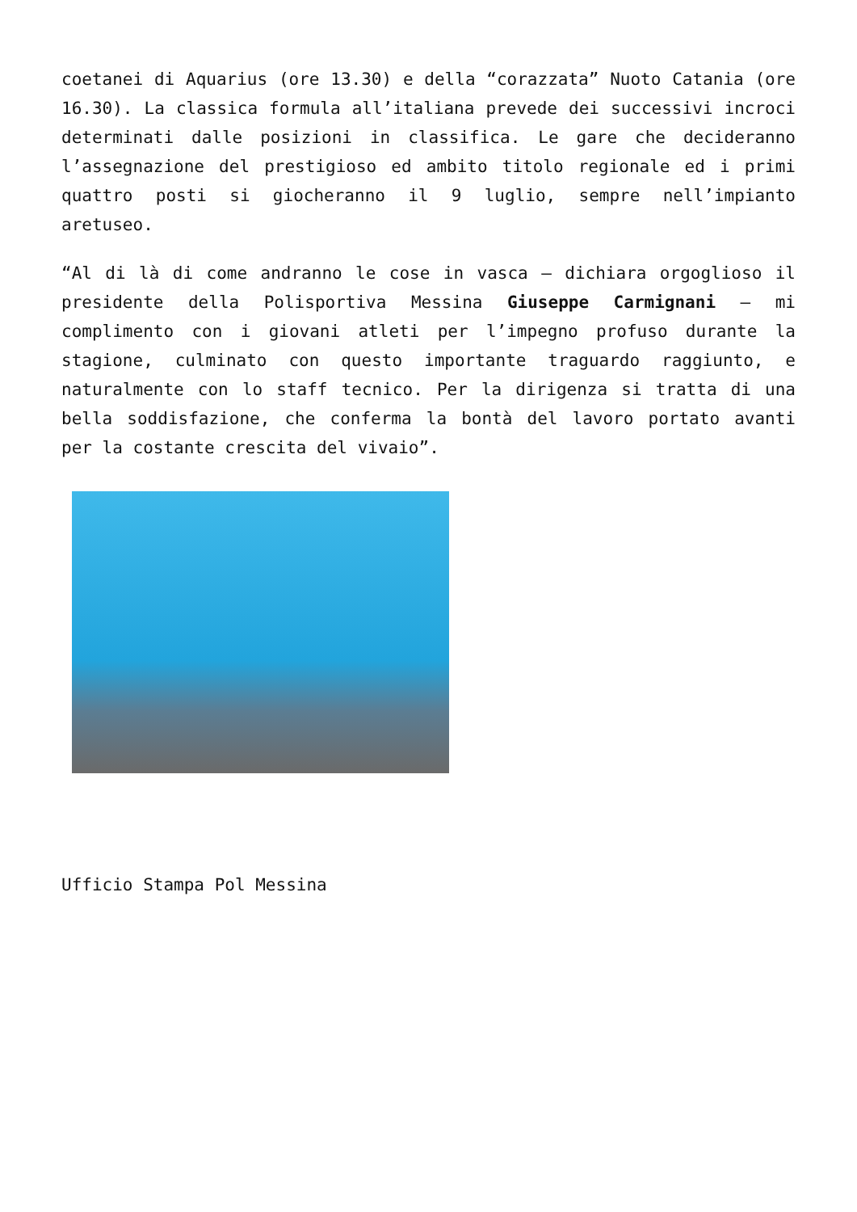coetanei di Aquarius (ore 13.30) e della “corazzata” Nuoto Catania (ore 16.30). La classica formula all’italiana prevede dei successivi incroci determinati dalle posizioni in classifica. Le gare che decideranno l’assegnazione del prestigioso ed ambito titolo regionale ed i primi quattro posti si giocheranno il 9 luglio, sempre nell’impianto aretuseo.
“Al di là di come andranno le cose in vasca – dichiara orgoglioso il presidente della Polisportiva Messina Giuseppe Carmignani – mi complimento con i giovani atleti per l’impegno profuso durante la stagione, culminato con questo importante traguardo raggiunto, e naturalmente con lo staff tecnico. Per la dirigenza si tratta di una bella soddisfazione, che conferma la bontà del lavoro portato avanti per la costante crescita del vivaio”.
Ufficio Stampa Pol Messina